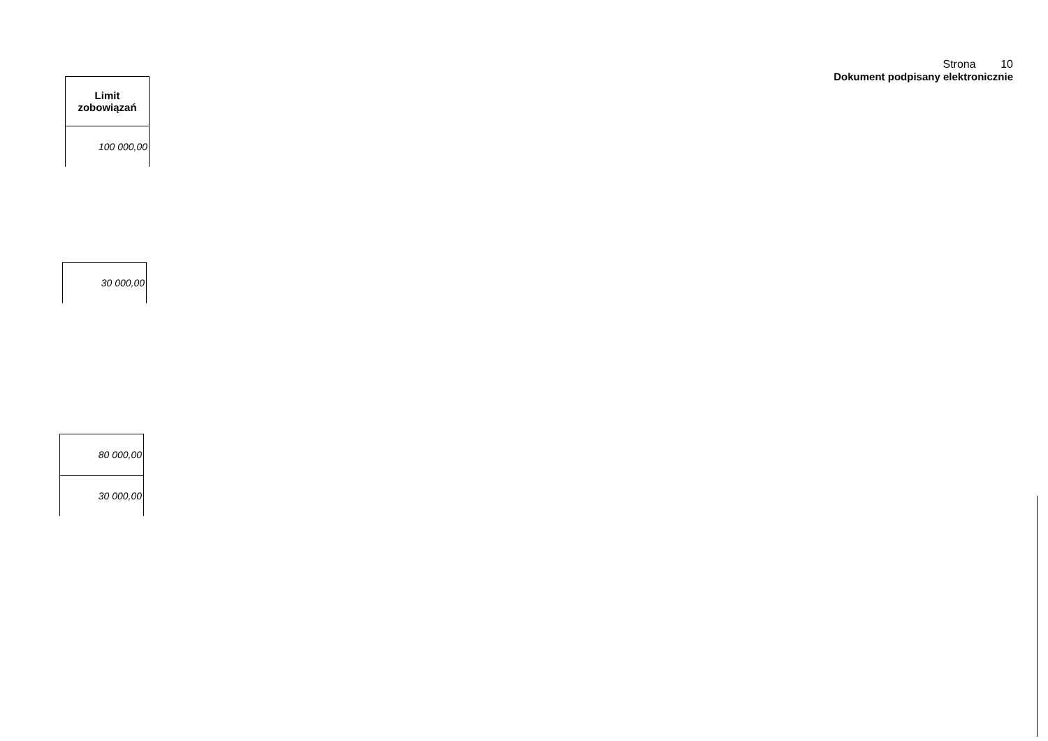Strona 10
Dokument podpisany elektronicznie
| Limit zobowiązań |
| --- |
| 100 000,00 |
| 30 000,00 |
| 80 000,00 |
| 30 000,00 |